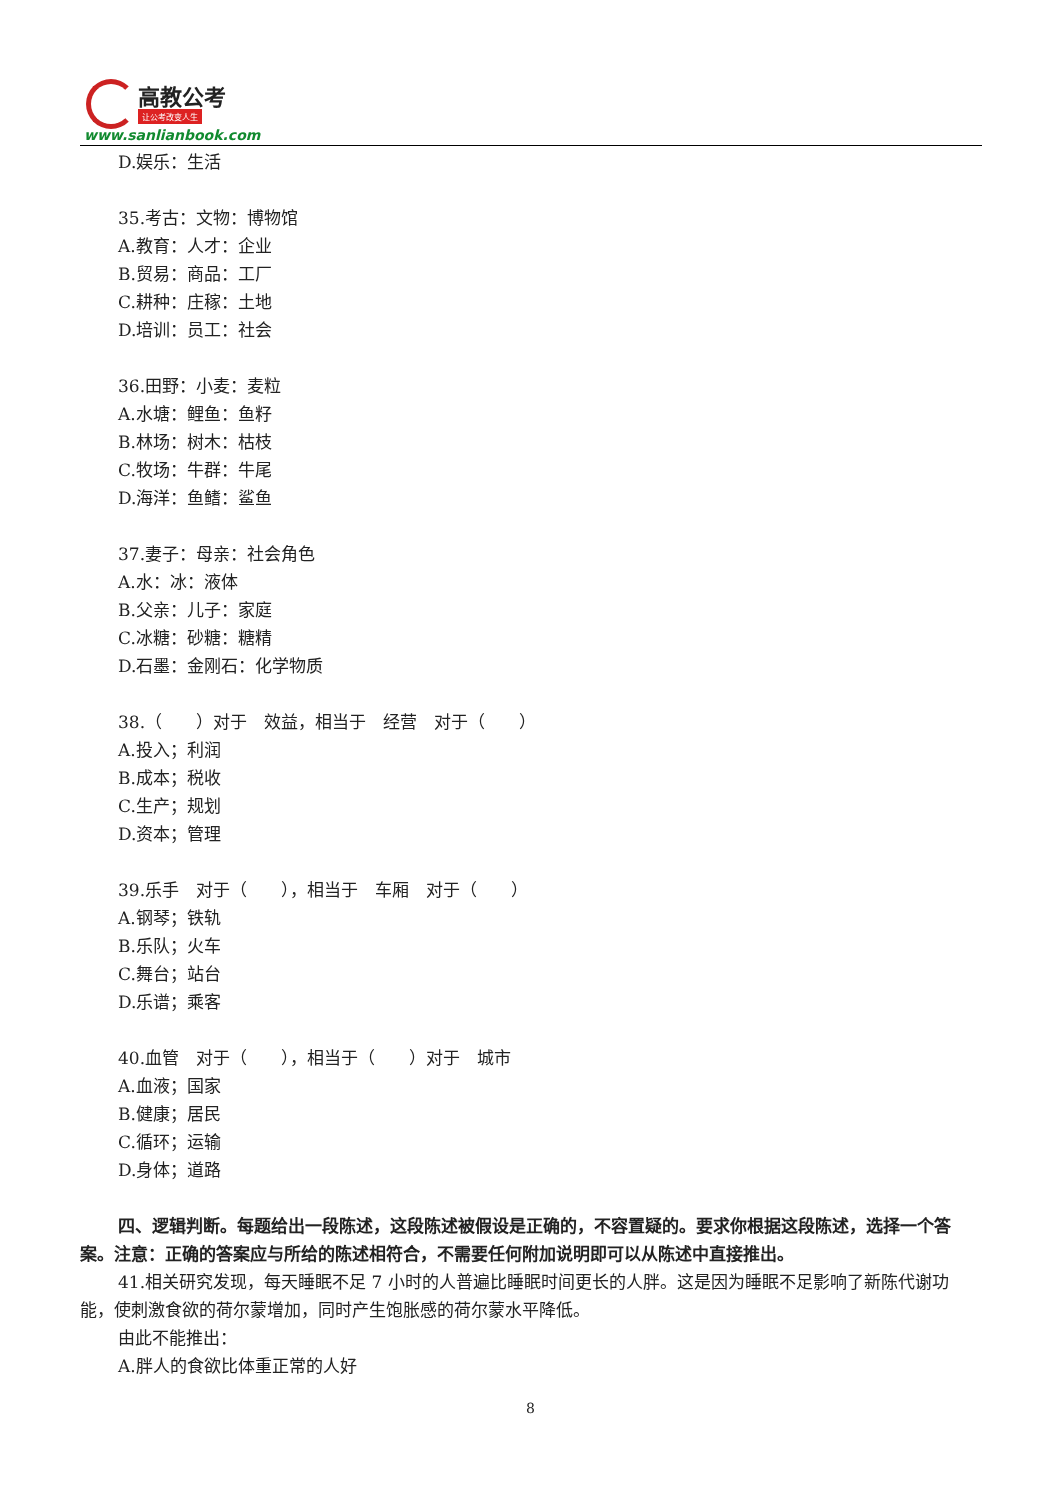高教公考
让公考改变人生
www.sanlianbook.com
D.娱乐：生活
35.考古：文物：博物馆
A.教育：人才：企业
B.贸易：商品：工厂
C.耕种：庄稼：土地
D.培训：员工：社会
36.田野：小麦：麦粒
A.水塘：鲤鱼：鱼籽
B.林场：树木：枯枝
C.牧场：牛群：牛尾
D.海洋：鱼鳍：鲨鱼
37.妻子：母亲：社会角色
A.水：冰：液体
B.父亲：儿子：家庭
C.冰糖：砂糖：糖精
D.石墨：金刚石：化学物质
38.（　　）对于　效益，相当于　经营　对于（　　）
A.投入；利润
B.成本；税收
C.生产；规划
D.资本；管理
39.乐手　对于（　　），相当于　车厢　对于（　　）
A.钢琴；铁轨
B.乐队；火车
C.舞台；站台
D.乐谱；乘客
40.血管　对于（　　），相当于（　　）对于　城市
A.血液；国家
B.健康；居民
C.循环；运输
D.身体；道路
四、逻辑判断。每题给出一段陈述，这段陈述被假设是正确的，不容置疑的。要求你根据这段陈述，选择一个答案。注意：正确的答案应与所给的陈述相符合，不需要任何附加说明即可以从陈述中直接推出。
41.相关研究发现，每天睡眠不足 7 小时的人普遍比睡眠时间更长的人胖。这是因为睡眠不足影响了新陈代谢功能，使刺激食欲的荷尔蒙增加，同时产生饱胀感的荷尔蒙水平降低。
由此不能推出：
A.胖人的食欲比体重正常的人好
8